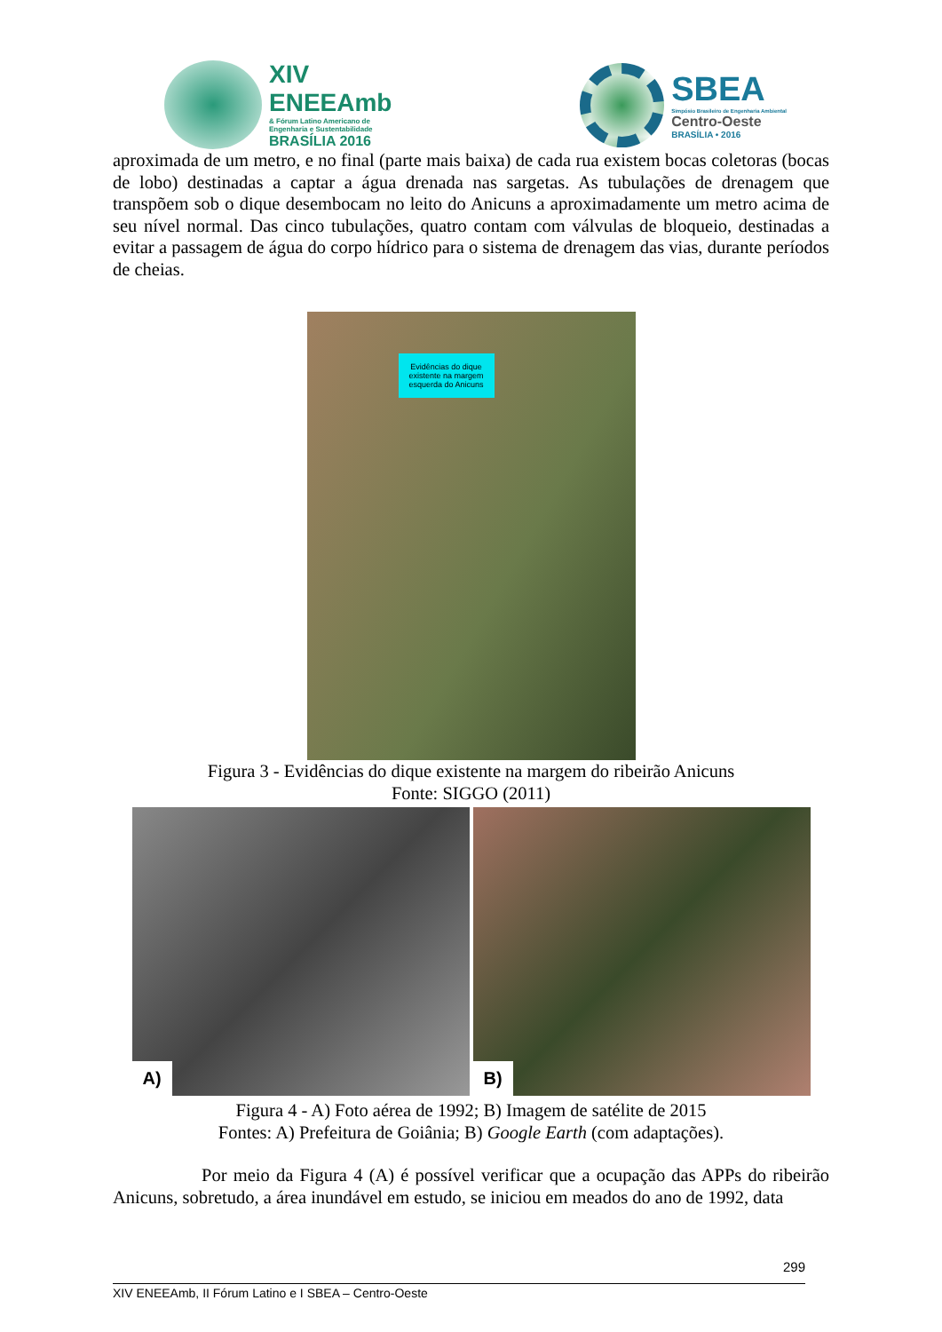XIV
ENEEAmb
& Fórum Latino Americano de
Engenharia e Sustentabilidade
BRASÍLIA 2016
SBEA
Simpósio Brasileiro de Engenharia Ambiental
Centro-Oeste
BRASÍLIA • 2016
aproximada de um metro, e no final (parte mais baixa) de cada rua existem bocas coletoras (bocas de lobo) destinadas a captar a água drenada nas sargetas. As tubulações de drenagem que transpõem sob o dique desembocam no leito do Anicuns a aproximadamente um metro acima de seu nível normal. Das cinco tubulações, quatro contam com válvulas de bloqueio, destinadas a evitar a passagem de água do corpo hídrico para o sistema de drenagem das vias, durante períodos de cheias.
Evidências do dique
existente na margem
esquerda do Anicuns
Figura 3 - Evidências do dique existente na margem do ribeirão Anicuns
Fonte: SIGGO (2011)
A)
B)
Figura 4 - A) Foto aérea de 1992; B) Imagem de satélite de 2015
Fontes: A) Prefeitura de Goiânia; B) Google Earth (com adaptações).
Por meio da Figura 4 (A) é possível verificar que a ocupação das APPs do ribeirão Anicuns, sobretudo, a área inundável em estudo, se iniciou em meados do ano de 1992, data
299
XIV ENEEAmb, II Fórum Latino e I SBEA – Centro-Oeste